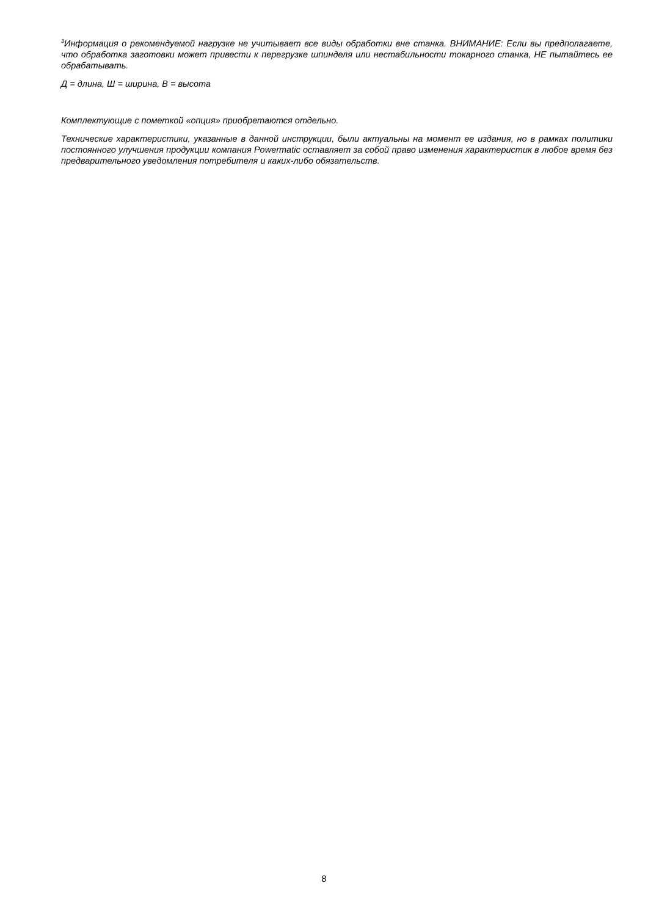<sup>3</sup> Информация о рекомендуемой нагрузке не учитывает все виды обработки вне станка. ВНИМАНИЕ: Если вы предполагаете, что обработка заготовки может привести к перегрузке шпинделя или нестабильности токарного станка, НЕ пытайтесь ее обрабатывать.
Д = длина, Ш = ширина, В = высота
Комплектующие с пометкой «опция» приобретаются отдельно.
Технические характеристики, указанные в данной инструкции, были актуальны на момент ее издания, но в рамках политики постоянного улучшения продукции компания Powermatic оставляет за собой право изменения характеристик в любое время без предварительного уведомления потребителя и каких-либо обязательств.
8